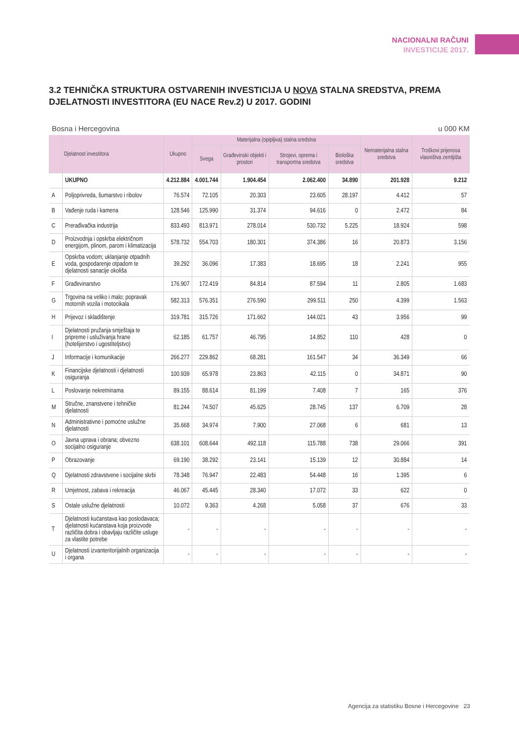NACIONALNI RAČUNI
INVESTICIJE 2017.
3.2 TEHNIČKA STRUKTURA OSTVARENIH INVESTICIJA U NOVA STALNA SREDSTVA, PREMA DJELATNOSTI INVESTITORA (EU NACE Rev.2) U 2017. GODINI
Bosna i Hercegovina u 000 KM
| | Djelatnost investitora | Ukupno | Materijalna (opipljiva) stalna sredstva | | | | Nematerijalna stalna sredstva | Troškovi prijenosa vlasništva zemljišta |
| --- | --- | --- | --- | --- | --- | --- | --- | --- |
| | | | Svega | Građevinski objekti i prostori | Strojevi, oprema i transportna sredstva | Biološka sredstva | | |
| | UKUPNO | 4.212.884 | 4.001.744 | 1.904.454 | 2.062.400 | 34.890 | 201.928 | 9.212 |
| A | Poljoprivreda, šumarstvo i ribolov | 76.574 | 72.105 | 20.303 | 23.605 | 28.197 | 4.412 | 57 |
| B | Vađenje ruda i kamena | 128.546 | 125.990 | 31.374 | 94.616 | 0 | 2.472 | 84 |
| C | Prerađivačka industrija | 833.493 | 813.971 | 278.014 | 530.732 | 5.225 | 18.924 | 598 |
| D | Proizvodnja i opskrba električnom energijom, plinom, parom i klimatizacija | 578.732 | 554.703 | 180.301 | 374.386 | 16 | 20.873 | 3.156 |
| E | Opskrba vodom; uklanjanje otpadnih voda, gospodarenje otpadom te djelatnosti sanacije okoliša | 39.292 | 36.096 | 17.383 | 18.695 | 18 | 2.241 | 955 |
| F | Građevinarstvo | 176.907 | 172.419 | 84.814 | 87.594 | 11 | 2.805 | 1.683 |
| G | Trgovina na veliko i malo; popravak motornih vozila i motocikala | 582.313 | 576.351 | 276.590 | 299.511 | 250 | 4.399 | 1.563 |
| H | Prijevoz i skladištenje | 319.781 | 315.726 | 171.662 | 144.021 | 43 | 3.956 | 99 |
| I | Djelatnosti pružanja smještaja te pripreme i usluživanja hrane (hotelijerstvo i ugostiteljstvo) | 62.185 | 61.757 | 46.795 | 14.852 | 110 | 428 | 0 |
| J | Informacije i komunikacije | 266.277 | 229.862 | 68.281 | 161.547 | 34 | 36.349 | 66 |
| K | Financijske djelatnosti i djelatnosti osiguranja | 100.939 | 65.978 | 23.863 | 42.115 | 0 | 34.871 | 90 |
| L | Poslovanje nekretninama | 89.155 | 88.614 | 81.199 | 7.408 | 7 | 165 | 376 |
| M | Stručne, znanstvene i tehničke djelatnosti | 81.244 | 74.507 | 45.625 | 28.745 | 137 | 6.709 | 28 |
| N | Administrativne i pomoćne uslužne djelatnosti | 35.668 | 34.974 | 7.900 | 27.068 | 6 | 681 | 13 |
| O | Javna uprava i obrana; obvezno socijalno osiguranje | 638.101 | 608.644 | 492.118 | 115.788 | 738 | 29.066 | 391 |
| P | Obrazovanje | 69.190 | 38.292 | 23.141 | 15.139 | 12 | 30.884 | 14 |
| Q | Djelatnosti zdravstvene i socijalne skrbi | 78.348 | 76.947 | 22.483 | 54.448 | 16 | 1.395 | 6 |
| R | Umjetnost, zabava i rekreacija | 46.067 | 45.445 | 28.340 | 17.072 | 33 | 622 | 0 |
| S | Ostale uslužne djelatnosti | 10.072 | 9.363 | 4.268 | 5.058 | 37 | 676 | 33 |
| T | Djelatnosti kućanstava kao poslodavaca; djelatnosti kućanstava koja proizvode različita dobra i obavljaju različite usluge za vlastite potrebe | - | - | - | - | - | - | - |
| U | Djelatnosti izvanteritorijalnih organizacija i organa | - | - | - | - | - | - | - |
Agencija za statistiku Bosne i Hercegovine 23